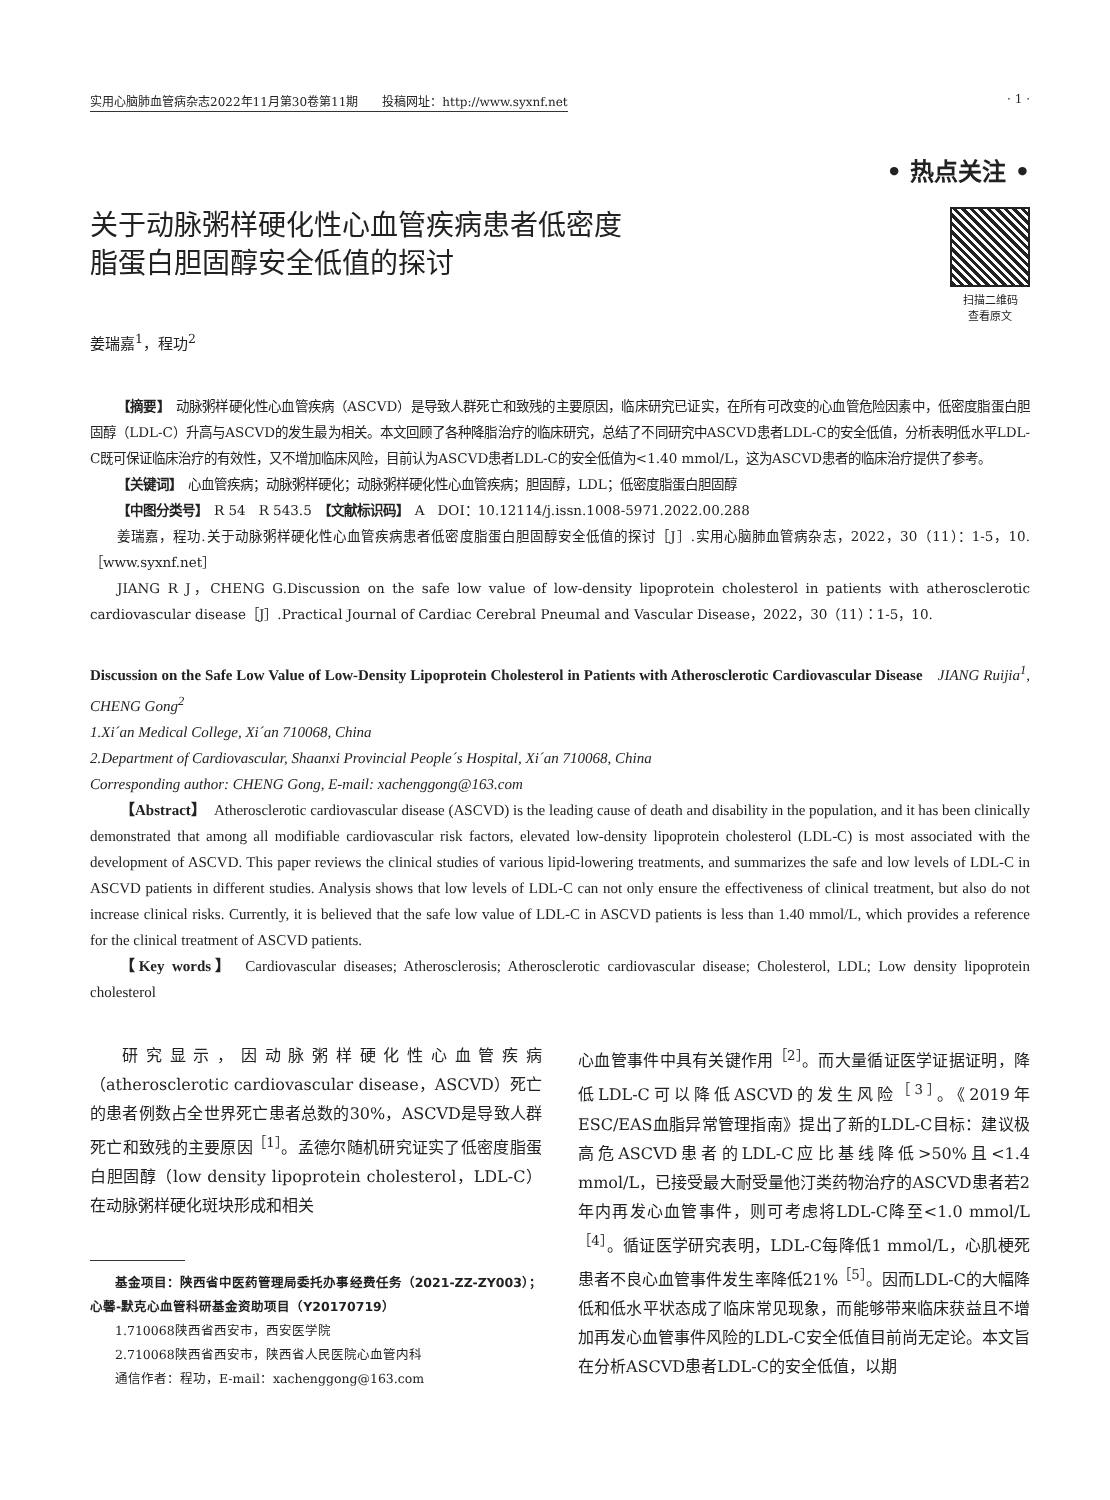实用心脑肺血管病杂志2022年11月第30卷第11期　　投稿网址：http://www.syxnf.net · 1 ·
• 热点关注 •
关于动脉粥样硬化性心血管疾病患者低密度
脂蛋白胆固醇安全低值的探讨
扫描二维码
查看原文
姜瑞嘉<sup>1</sup>，程功<sup>2</sup>
【摘要】　动脉粥样硬化性心血管疾病（ASCVD）是导致人群死亡和致残的主要原因，临床研究已证实，在所有可改变的心血管危险因素中，低密度脂蛋白胆固醇（LDL-C）升高与ASCVD的发生最为相关。本文回顾了各种降脂治疗的临床研究，总结了不同研究中ASCVD患者LDL-C的安全低值，分析表明低水平LDL-C既可保证临床治疗的有效性，又不增加临床风险，目前认为ASCVD患者LDL-C的安全低值为<1.40 mmol/L，这为ASCVD患者的临床治疗提供了参考。
【关键词】　心血管疾病；动脉粥样硬化；动脉粥样硬化性心血管疾病；胆固醇，LDL；低密度脂蛋白胆固醇
【中图分类号】　R 54　R 543.5　【文献标识码】　A　DOI：10.12114/j.issn.1008-5971.2022.00.288
姜瑞嘉，程功.关于动脉粥样硬化性心血管疾病患者低密度脂蛋白胆固醇安全低值的探讨［J］.实用心脑肺血管病杂志，2022，30（11）：1-5，10.［www.syxnf.net］
JIANG R J，CHENG G.Discussion on the safe low value of low-density lipoprotein cholesterol in patients with atherosclerotic cardiovascular disease［J］.Practical Journal of Cardiac Cerebral Pneumal and Vascular Disease，2022，30（11）：1-5，10.
Discussion on the Safe Low Value of Low-Density Lipoprotein Cholesterol in Patients with Atherosclerotic Cardiovascular Disease　JIANG Ruijia<sup>1</sup>, CHENG Gong<sup>2</sup>
1.Xi´an Medical College, Xi´an 710068, China
2.Department of Cardiovascular, Shaanxi Provincial People´s Hospital, Xi´an 710068, China
Corresponding author: CHENG Gong, E-mail: xachenggong@163.com
【Abstract】　Atherosclerotic cardiovascular disease (ASCVD) is the leading cause of death and disability in the population, and it has been clinically demonstrated that among all modifiable cardiovascular risk factors, elevated low-density lipoprotein cholesterol (LDL-C) is most associated with the development of ASCVD. This paper reviews the clinical studies of various lipid-lowering treatments, and summarizes the safe and low levels of LDL-C in ASCVD patients in different studies. Analysis shows that low levels of LDL-C can not only ensure the effectiveness of clinical treatment, but also do not increase clinical risks. Currently, it is believed that the safe low value of LDL-C in ASCVD patients is less than 1.40 mmol/L, which provides a reference for the clinical treatment of ASCVD patients.
【Key words】　Cardiovascular diseases; Atherosclerosis; Atherosclerotic cardiovascular disease; Cholesterol, LDL; Low density lipoprotein cholesterol
研究显示，因动脉粥样硬化性心血管疾病（atherosclerotic cardiovascular disease，ASCVD）死亡的患者例数占全世界死亡患者总数的30%，ASCVD是导致人群死亡和致残的主要原因<sup>［1］</sup>。孟德尔随机研究证实了低密度脂蛋白胆固醇（low density lipoprotein cholesterol，LDL-C）在动脉粥样硬化斑块形成和相关
基金项目：陕西省中医药管理局委托办事经费任务（2021-ZZ-ZY003）；心馨-默克心血管科研基金资助项目（Y20170719）
1.710068陕西省西安市，西安医学院
2.710068陕西省西安市，陕西省人民医院心血管内科
通信作者：程功，E-mail：xachenggong@163.com
心血管事件中具有关键作用<sup>［2］</sup>。而大量循证医学证据证明，降低LDL-C可以降低ASCVD的发生风险<sup>［3］</sup>。《2019年ESC/EAS血脂异常管理指南》提出了新的LDL-C目标：建议极高危ASCVD患者的LDL-C应比基线降低>50%且<1.4 mmol/L，已接受最大耐受量他汀类药物治疗的ASCVD患者若2年内再发心血管事件，则可考虑将LDL-C降至<1.0 mmol/L<sup>［4］</sup>。循证医学研究表明，LDL-C每降低1 mmol/L，心肌梗死患者不良心血管事件发生率降低21%<sup>［5］</sup>。因而LDL-C的大幅降低和低水平状态成了临床常见现象，而能够带来临床获益且不增加再发心血管事件风险的LDL-C安全低值目前尚无定论。本文旨在分析ASCVD患者LDL-C的安全低值，以期